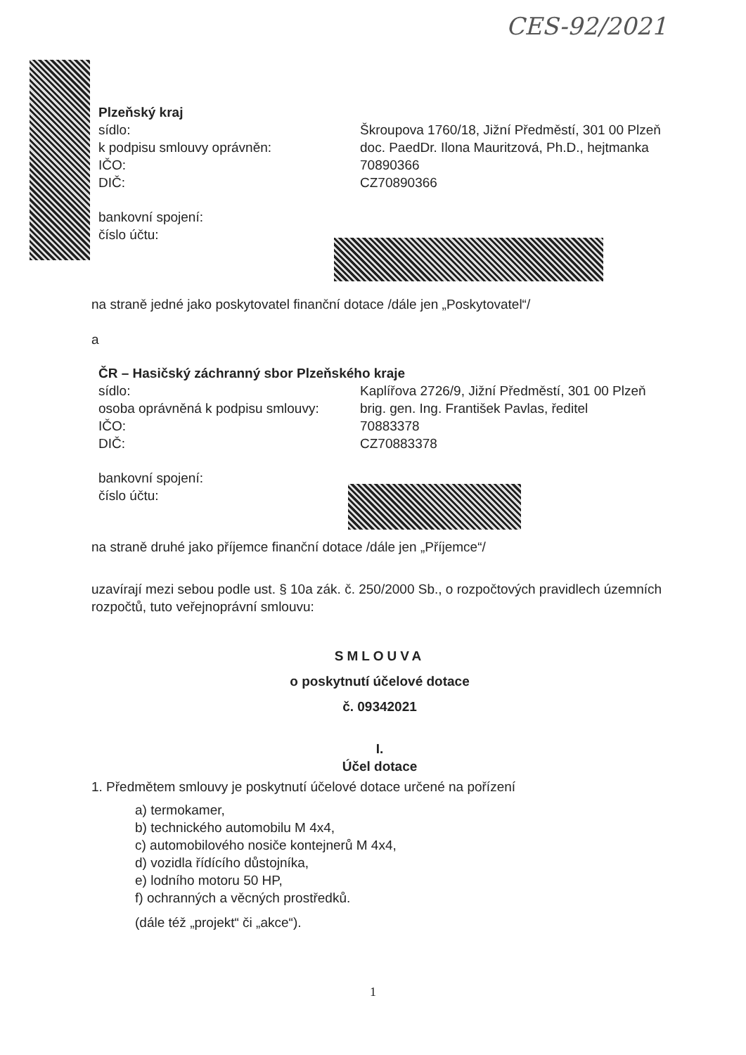CES-92/2021
Plzeňský kraj
sídlo: Škroupova 1760/18, Jižní Předměstí, 301 00 Plzeň
k podpisu smlouvy oprávněn: doc. PaedDr. Ilona Mauritzová, Ph.D., hejtmanka
IČO: 70890366
DIČ: CZ70890366
bankovní spojení:
číslo účtu:
na straně jedné jako poskytovatel finanční dotace /dále jen „Poskytovatel“/
a
ČR – Hasičský záchranný sbor Plzeňského kraje
sídlo: Kaplířova 2726/9, Jižní Předměstí, 301 00 Plzeň
osoba oprávněná k podpisu smlouvy:
brig. gen. Ing. František Pavlas, ředitel
IČO: 70883378
DIČ: CZ70883378
bankovní spojení:
číslo účtu:
na straně druhé jako příjemce finanční dotace /dále jen „Příjemce“/
uzavírají mezi sebou podle ust. § 10a zák. č. 250/2000 Sb., o rozpočtových pravidlech územních rozpočtů, tuto veřejnoprávní smlouvu:
SMLOUVA
o poskytnutí účelové dotace
č. 09342021
I.
Účel dotace
1. Předmětem smlouvy je poskytnutí účelové dotace určené na pořízení
a) termokamer,
b) technického automobilu M 4x4,
c) automobilového nosiče kontejnerů M 4x4,
d) vozidla řídícího důstojníka,
e) lodního motoru 50 HP,
f) ochranných a věcných prostředků.
(dále též „projekt“ či „akce“).
1